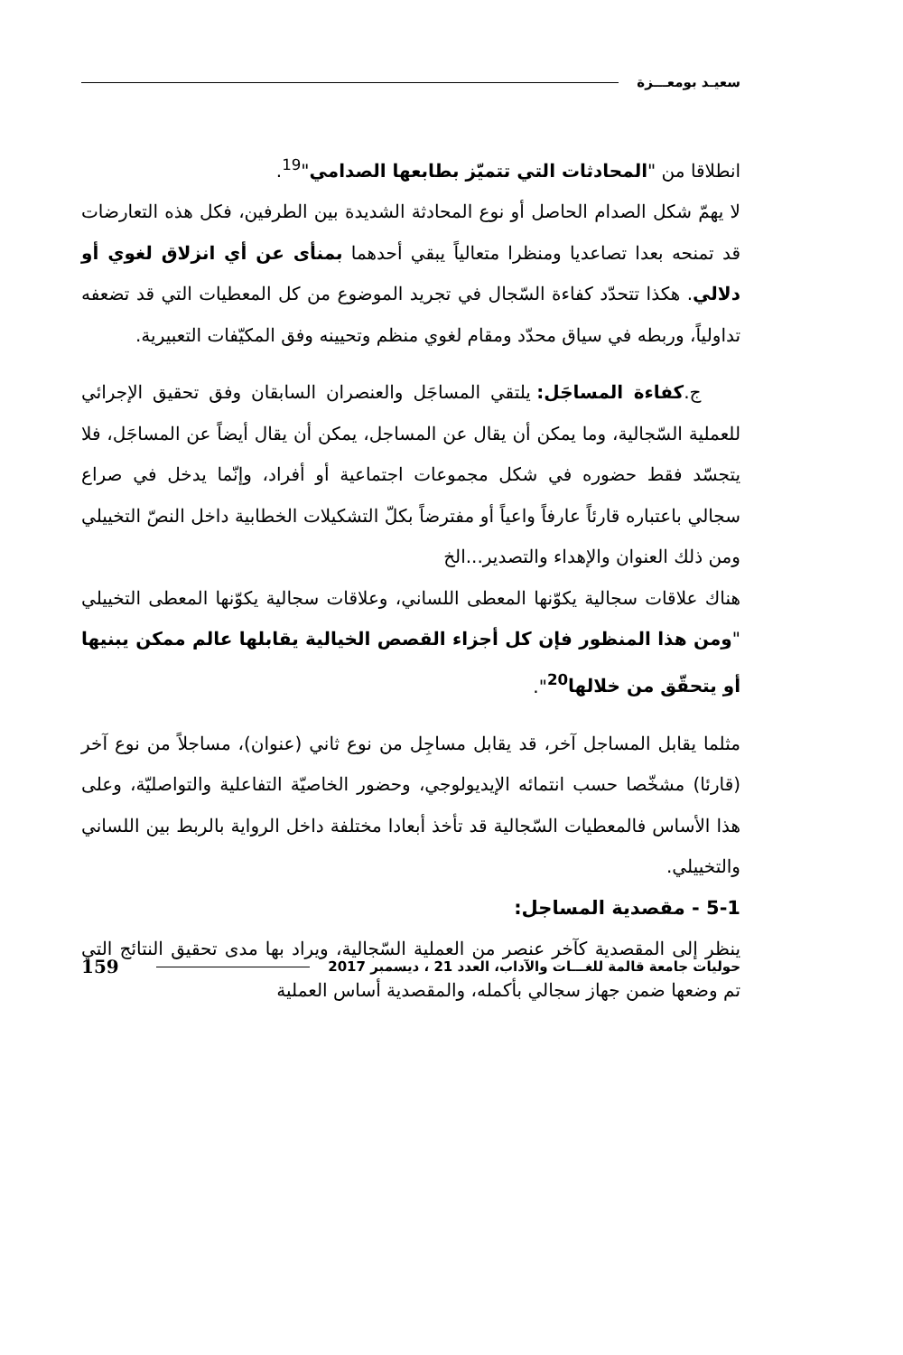سعيـد بومعـــزة
انطلاقا من "المحادثات التي تتميّز بطابعها الصدامي"<sup>19</sup>.
لا يهمّ شكل الصدام الحاصل أو نوع المحادثة الشديدة بين الطرفين، فكل هذه التعارضات قد تمنحه بعدا تصاعديا ومنظرا متعالياً يبقي أحدهما بمنأى عن أي انزلاق لغوي أو دلالي. هكذا تتحدّد كفاءة السّجال في تجريد الموضوع من كل المعطيات التي قد تضعفه تداولياً، وربطه في سياق محدّد ومقام لغوي منظم وتحيينه وفق المكيّفات التعبيرية.
ج.كفاءة المساجَل: يلتقي المساجَل والعنصران السابقان وفق تحقيق الإجرائي للعملية السّجالية، وما يمكن أن يقال عن المساجل، يمكن أن يقال أيضاً عن المساجَل، فلا يتجسّد فقط حضوره في شكل مجموعات اجتماعية أو أفراد، وإنّما يدخل في صراع سجالي باعتباره قارئاً عارفاً واعياً أو مفترضاً بكلّ التشكيلات الخطابية داخل النصّ التخييلي ومن ذلك العنوان والإهداء والتصدير...الخ
هناك علاقات سجالية يكوّنها المعطى اللساني، وعلاقات سجالية يكوّنها المعطى التخييلي "ومن هذا المنظور فإن كل أجزاء القصص الخيالية يقابلها عالم ممكن يبنيها أو يتحقّق من خلالها<sup>20</sup>".
مثلما يقابل المساجل آخر، قد يقابل مساجِل من نوع ثاني (عنوان)، مساجلاً من نوع آخر (قارئا) مشخّصا حسب انتمائه الإيديولوجي، وحضور الخاصيّة التفاعلية والتواصليّة، وعلى هذا الأساس فالمعطيات السّجالية قد تأخذ أبعادا مختلفة داخل الرواية بالربط بين اللساني والتخييلي.
5-1 - مقصدية المساجل:
ينظر إلى المقصدية كآخر عنصر من العملية السّجالية، ويراد بها مدى تحقيق النتائج التي تم وضعها ضمن جهاز سجالي بأكمله، والمقصدية أساس العملية
حوليات جامعة قالمة للغـــات والآداب، العدد 21 ، ديسمبر 2017 159